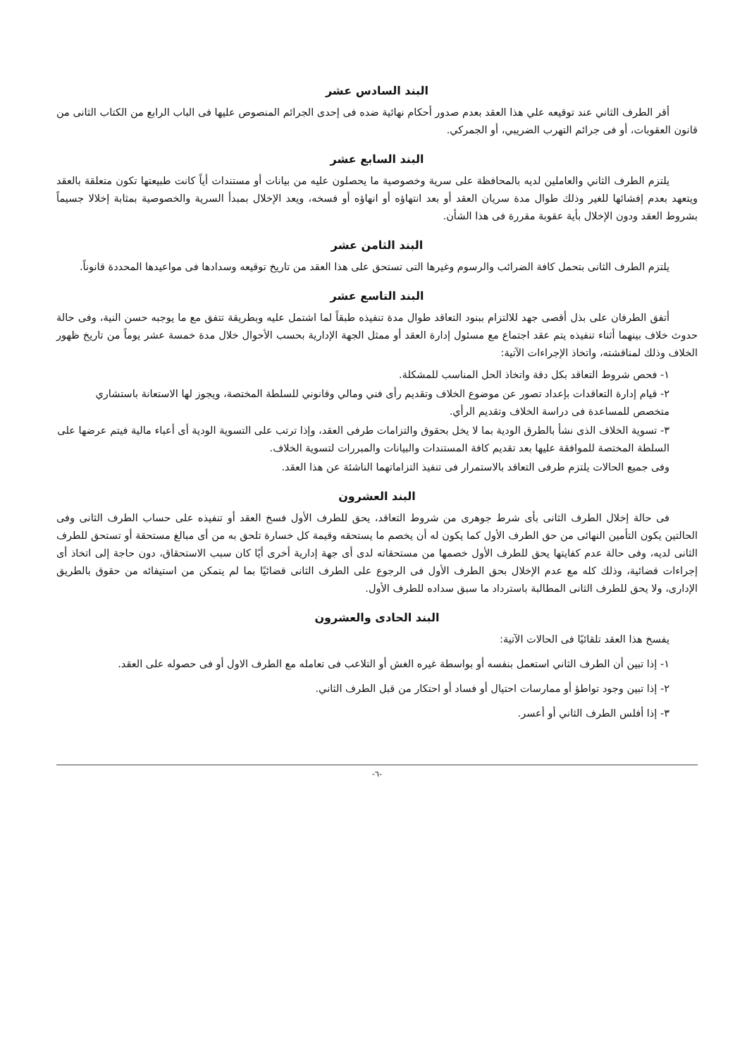البند السادس عشر
أقر الطرف الثاني عند توقيعه علي هذا العقد بعدم صدور أحكام نهائية ضده فى إحدى الجرائم المنصوص عليها فى الباب الرابع من الكتاب الثانى من قانون العقوبات، أو فى جرائم التهرب الضريبي، أو الجمركي.
البند السابع عشر
يلتزم الطرف الثاني والعاملين لديه بالمحافظة على سرية وخصوصية ما يحصلون عليه من بيانات أو مستندات أياً كانت طبيعتها تكون متعلقة بالعقد ويتعهد بعدم إفشائها للغير وذلك طوال مدة سريان العقد أو بعد انتهاؤه أو انهاؤه أو فسخه، ويعد الإخلال بمبدأ السرية والخصوصية بمثابة إخلالا جسيماً بشروط العقد ودون الإخلال بأية عقوبة مقررة فى هذا الشأن.
البند الثامن عشر
يلتزم الطرف الثانى بتحمل كافة الضرائب والرسوم وغيرها التى تستحق على هذا العقد من تاريخ توقيعه وسدادها فى مواعيدها المحددة قانوناً.
البند التاسع عشر
أتفق الطرفان على بذل أقصى جهد للالتزام ببنود التعاقد طوال مدة تنفيذه طبقاً لما اشتمل عليه وبطريقة تتفق مع ما يوجبه حسن النية، وفى حالة حدوث خلاف بينهما أثناء تنفيذه يتم عقد اجتماع مع مسئول إدارة العقد أو ممثل الجهة الإدارية بحسب الأحوال خلال مدة خمسة عشر يوماً من تاريخ ظهور الخلاف وذلك لمناقشته، واتخاذ الإجراءات الآتية:
١- فحص شروط التعاقد بكل دقة واتخاذ الحل المناسب للمشكلة.
٢- قيام إدارة التعاقدات بإعداد تصور عن موضوع الخلاف وتقديم رأى فني ومالي وقانوني للسلطة المختصة، ويجوز لها الاستعانة باستشاري متخصص للمساعدة فى دراسة الخلاف وتقديم الرأي.
٣- تسوية الخلاف الذى نشأ بالطرق الودية بما لا يخل بحقوق والتزامات طرفى العقد، وإذا ترتب على التسوية الودية أى أعباء مالية فيتم عرضها على السلطة المختصة للموافقة عليها بعد تقديم كافة المستندات والبيانات والمبررات لتسوية الخلاف.
وفى جميع الحالات يلتزم طرفى التعاقد بالاستمرار فى تنفيذ التزاماتهما الناشئة عن هذا العقد.
البند العشرون
فى حالة إخلال الطرف الثانى بأى شرط جوهرى من شروط التعاقد، يحق للطرف الأول فسخ العقد أو تنفيذه على حساب الطرف الثانى وفى الحالتين يكون التأمين النهائى من حق الطرف الأول كما يكون له أن يخصم ما يستحقه وقيمة كل خسارة تلحق به من أى مبالغ مستحقة أو تستحق للطرف الثانى لديه، وفى حالة عدم كفايتها يحق للطرف الأول خصمها من مستحقاته لدى أى جهة إدارية أخرى أيًا كان سبب الاستحقاق، دون حاجة إلى اتخاذ أى إجراءات قضائية، وذلك كله مع عدم الإخلال بحق الطرف الأول فى الرجوع على الطرف الثانى قضائيًا بما لم يتمكن من استيفائه من حقوق بالطريق الإدارى، ولا يحق للطرف الثانى المطالبة باسترداد ما سبق سداده للطرف الأول.
البند الحادى والعشرون
يفسخ هذا العقد تلقائيًا فى الحالات الآتية:
١- إذا تبين أن الطرف الثاني استعمل بنفسه أو بواسطة غيره الغش أو التلاعب فى تعامله مع الطرف الاول أو فى حصوله على العقد.
٢- إذا تبين وجود تواطؤ أو ممارسات احتيال أو فساد أو احتكار من قبل الطرف الثاني.
٣- إذا أفلس الطرف الثاني أو أعسر.
-٦-